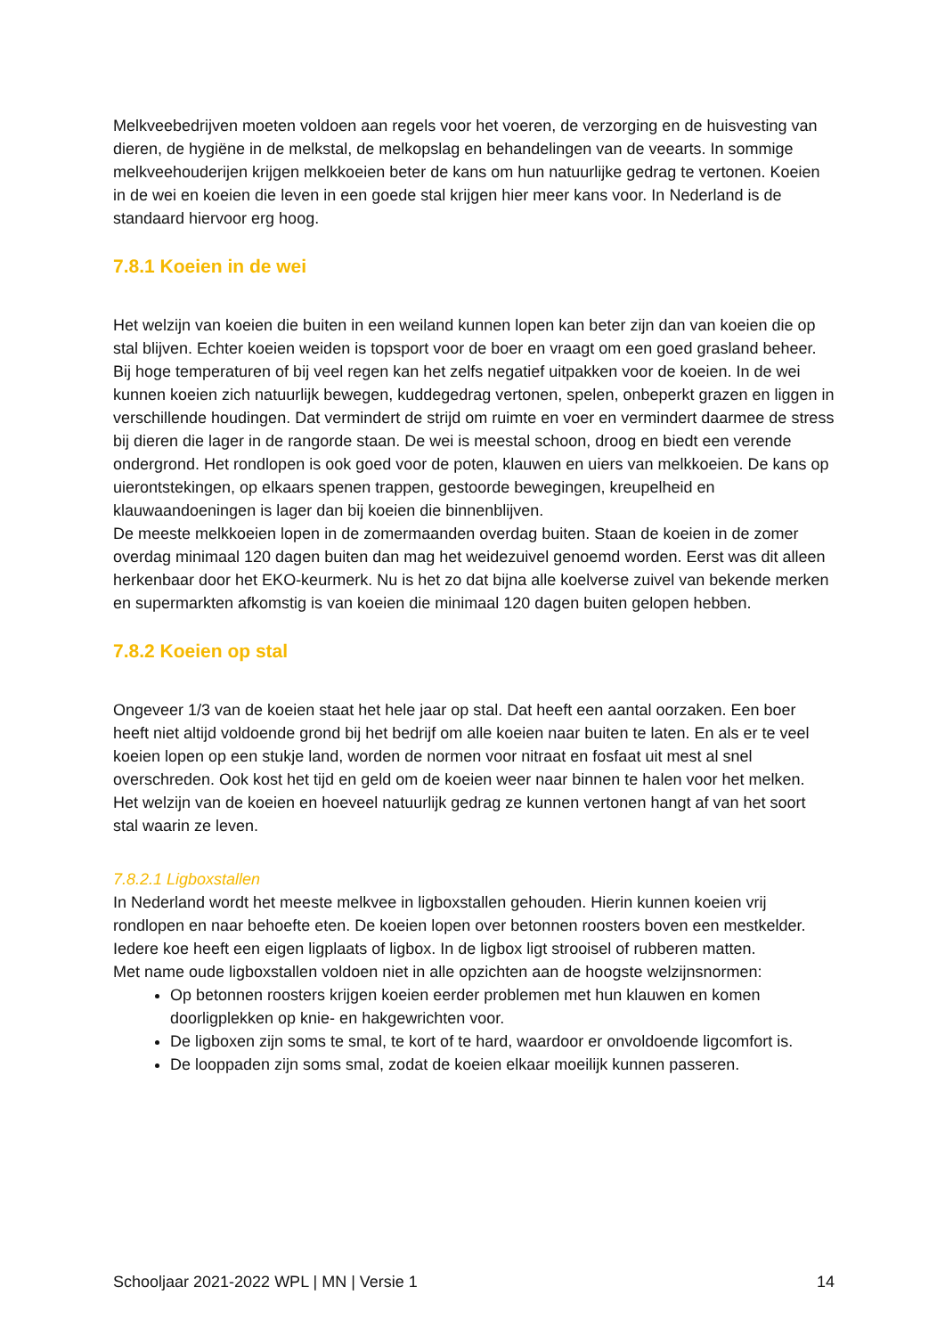Melkveebedrijven moeten voldoen aan regels voor het voeren, de verzorging en de huisvesting van dieren, de hygiëne in de melkstal, de melkopslag en behandelingen van de veearts. In sommige melkveehouderijen krijgen melkkoeien beter de kans om hun natuurlijke gedrag te vertonen. Koeien in de wei en koeien die leven in een goede stal krijgen hier meer kans voor. In Nederland is de standaard hiervoor erg hoog.
7.8.1 Koeien in de wei
Het welzijn van koeien die buiten in een weiland kunnen lopen kan beter zijn dan van koeien die op stal blijven. Echter koeien weiden is topsport voor de boer en vraagt om een goed grasland beheer. Bij hoge temperaturen of bij veel regen kan het zelfs negatief uitpakken voor de koeien. In de wei kunnen koeien zich natuurlijk bewegen, kuddegedrag vertonen, spelen, onbeperkt grazen en liggen in verschillende houdingen. Dat vermindert de strijd om ruimte en voer en vermindert daarmee de stress bij dieren die lager in de rangorde staan. De wei is meestal schoon, droog en biedt een verende ondergrond. Het rondlopen is ook goed voor de poten, klauwen en uiers van melkkoeien. De kans op uierontstekingen, op elkaars spenen trappen, gestoorde bewegingen, kreupelheid en klauwaandoeningen is lager dan bij koeien die binnenblijven.
De meeste melkkoeien lopen in de zomermaanden overdag buiten. Staan de koeien in de zomer overdag minimaal 120 dagen buiten dan mag het weidezuivel genoemd worden. Eerst was dit alleen herkenbaar door het EKO-keurmerk. Nu is het zo dat bijna alle koelverse zuivel van bekende merken en supermarkten afkomstig is van koeien die minimaal 120 dagen buiten gelopen hebben.
7.8.2 Koeien op stal
Ongeveer 1/3 van de koeien staat het hele jaar op stal. Dat heeft een aantal oorzaken. Een boer heeft niet altijd voldoende grond bij het bedrijf om alle koeien naar buiten te laten. En als er te veel koeien lopen op een stukje land, worden de normen voor nitraat en fosfaat uit mest al snel overschreden. Ook kost het tijd en geld om de koeien weer naar binnen te halen voor het melken.
Het welzijn van de koeien en hoeveel natuurlijk gedrag ze kunnen vertonen hangt af van het soort stal waarin ze leven.
7.8.2.1 Ligboxstallen
In Nederland wordt het meeste melkvee in ligboxstallen gehouden. Hierin kunnen koeien vrij rondlopen en naar behoefte eten. De koeien lopen over betonnen roosters boven een mestkelder. Iedere koe heeft een eigen ligplaats of ligbox. In de ligbox ligt strooisel of rubberen matten.
Met name oude ligboxstallen voldoen niet in alle opzichten aan de hoogste welzijnsnormen:
Op betonnen roosters krijgen koeien eerder problemen met hun klauwen en komen doorligplekken op knie- en hakgewrichten voor.
De ligboxen zijn soms te smal, te kort of te hard, waardoor er onvoldoende ligcomfort is.
De looppaden zijn soms smal, zodat de koeien elkaar moeilijk kunnen passeren.
Schooljaar 2021-2022 WPL | MN | Versie 1 14